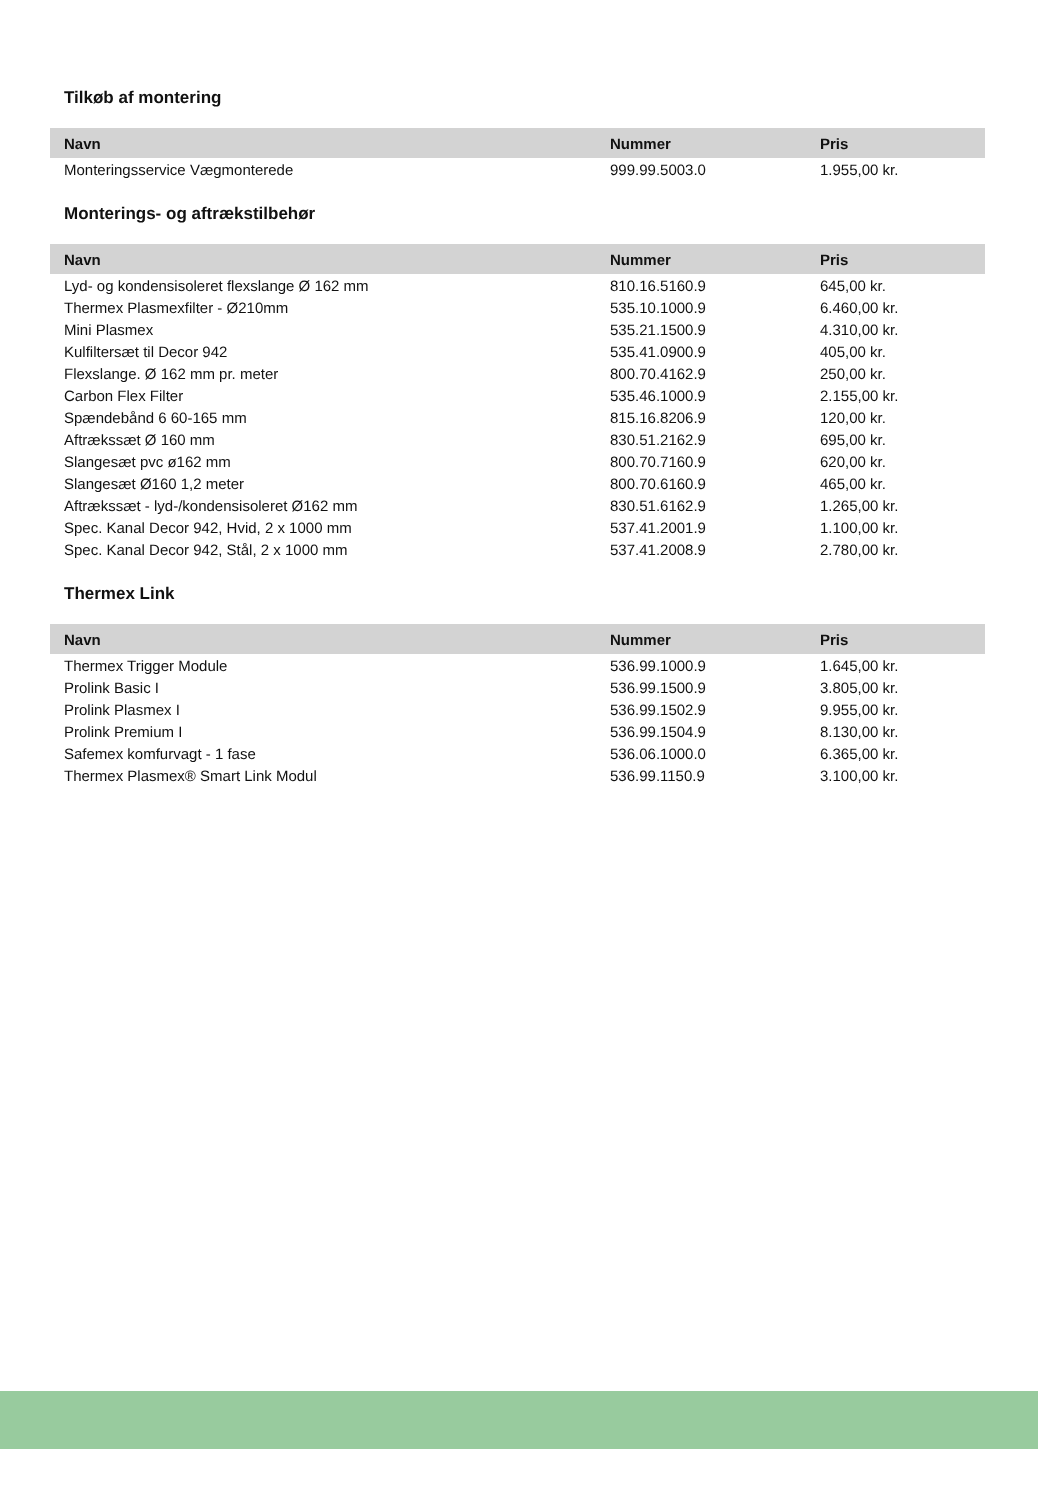Tilkøb af montering
| Navn | Nummer | Pris |
| --- | --- | --- |
| Monteringsservice Vægmonterede | 999.99.5003.0 | 1.955,00 kr. |
Monterings- og aftrækstilbehør
| Navn | Nummer | Pris |
| --- | --- | --- |
| Lyd- og kondensisoleret flexslange Ø 162 mm | 810.16.5160.9 | 645,00 kr. |
| Thermex Plasmexfilter - Ø210mm | 535.10.1000.9 | 6.460,00 kr. |
| Mini Plasmex | 535.21.1500.9 | 4.310,00 kr. |
| Kulfiltersæt til Decor 942 | 535.41.0900.9 | 405,00 kr. |
| Flexslange. Ø 162 mm pr. meter | 800.70.4162.9 | 250,00 kr. |
| Carbon Flex Filter | 535.46.1000.9 | 2.155,00 kr. |
| Spændebånd 6 60-165 mm | 815.16.8206.9 | 120,00 kr. |
| Aftrækssæt Ø 160 mm | 830.51.2162.9 | 695,00 kr. |
| Slangesæt pvc ø162 mm | 800.70.7160.9 | 620,00 kr. |
| Slangesæt Ø160 1,2 meter | 800.70.6160.9 | 465,00 kr. |
| Aftrækssæt - lyd-/kondensisoleret Ø162 mm | 830.51.6162.9 | 1.265,00 kr. |
| Spec. Kanal Decor 942, Hvid, 2 x 1000 mm | 537.41.2001.9 | 1.100,00 kr. |
| Spec. Kanal Decor 942, Stål, 2 x 1000 mm | 537.41.2008.9 | 2.780,00 kr. |
Thermex Link
| Navn | Nummer | Pris |
| --- | --- | --- |
| Thermex Trigger Module | 536.99.1000.9 | 1.645,00 kr. |
| Prolink Basic I | 536.99.1500.9 | 3.805,00 kr. |
| Prolink Plasmex I | 536.99.1502.9 | 9.955,00 kr. |
| Prolink Premium I | 536.99.1504.9 | 8.130,00 kr. |
| Safemex komfurvagt - 1 fase | 536.06.1000.0 | 6.365,00 kr. |
| Thermex Plasmex® Smart Link Modul | 536.99.1150.9 | 3.100,00 kr. |